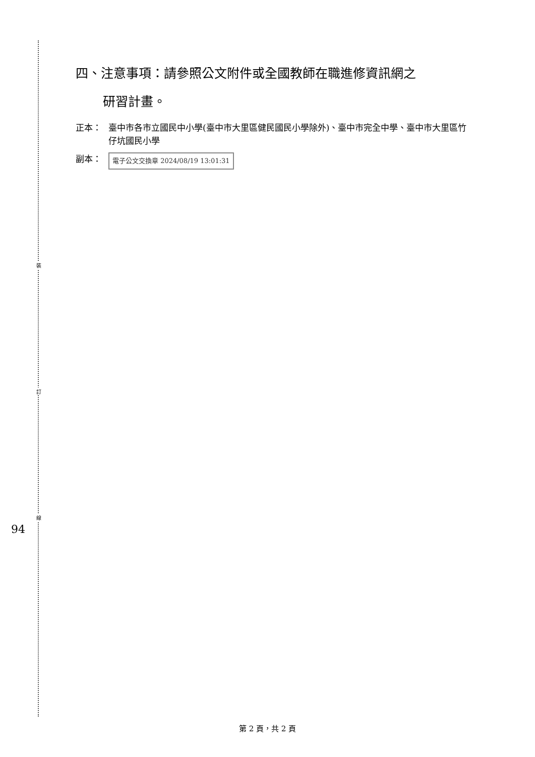裝
訂
線
94
四、注意事項：請參照公文附件或全國教師在職進修資訊網之
研習計畫。
正本： 臺中市各市立國民中小學(臺中市大里區健民國民小學除外)、臺中市完全中學、臺中市大里區竹仔坑國民小學
副本：
電子公文交換章 2024/08/19 13:01:31
第 2 頁，共 2 頁